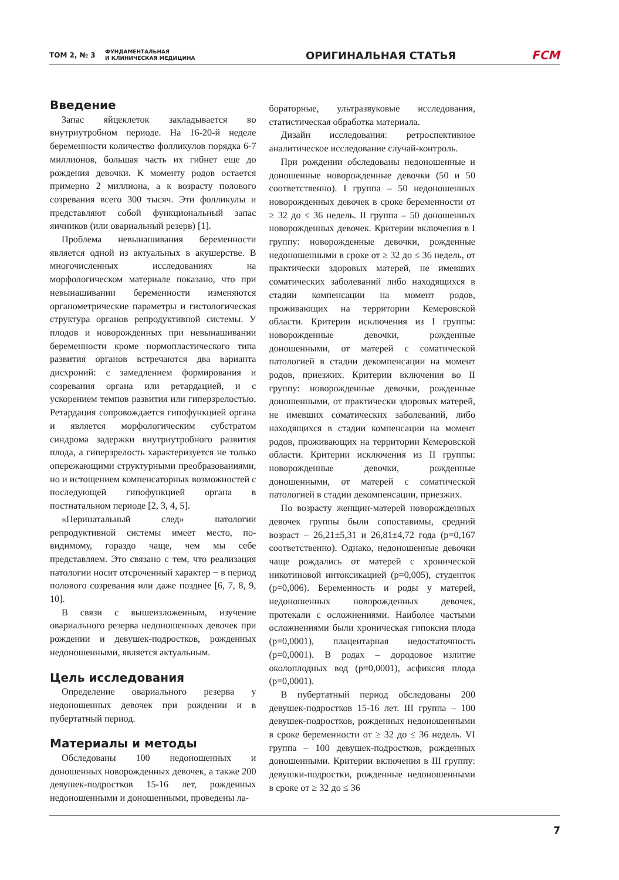ТОМ 2, № 3
ФУНДАМЕНТАЛЬНАЯ
И КЛИНИЧЕСКАЯ МЕДИЦИНА
ОРИГИНАЛЬНАЯ СТАТЬЯ FCM
Введение
Запас яйцеклеток закладывается во внутриутробном периоде. На 16-20-й неделе беременности количество фолликулов порядка 6-7 миллионов, большая часть их гибнет еще до рождения девочки. К моменту родов остается примерно 2 миллиона, а к возрасту полового созревания всего 300 тысяч. Эти фолликулы и представляют собой функциональный запас яичников (или овариальный резерв) [1].
Проблема невынашивания беременности является одной из актуальных в акушерстве. В многочисленных исследованиях на морфологическом материале показано, что при невынашивании беременности изменяются органометрические параметры и гистологическая структура органов репродуктивной системы. У плодов и новорожденных при невынашивании беременности кроме нормопластического типа развития органов встречаются два варианта дисхроний: с замедлением формирования и созревания органа или ретардацией, и с ускорением темпов развития или гиперзрелостью. Ретардация сопровождается гипофункцией органа и является морфологическим субстратом синдрома задержки внутриутробного развития плода, а гиперзрелость характеризуется не только опережающими структурными преобразованиями, но и истощением компенсаторных возможностей с последующей гипофункцией органа в постнатальном периоде [2, 3, 4, 5].
«Перинатальный след» патологии репродуктивной системы имеет место, по-видимому, гораздо чаще, чем мы себе представляем. Это связано с тем, что реализация патологии носит отсроченный характер − в период полового созревания или даже позднее [6, 7, 8, 9, 10].
В связи с вышеизложенным, изучение овариального резерва недоношенных девочек при рождении и девушек-подростков, рожденных недоношенными, является актуальным.
Цель исследования
Определение овариального резерва у недоношенных девочек при рождении и в пубертатный период.
Материалы и методы
Обследованы 100 недоношенных и доношенных новорожденных девочек, а также 200 девушек-подростков 15-16 лет, рожденных недоношенными и доношенными, проведены ла-
бораторные, ультразвуковые исследования, статистическая обработка материала.
Дизайн исследования: ретроспективное аналитическое исследование случай-контроль.
При рождении обследованы недоношенные и доношенные новорожденные девочки (50 и 50 соответственно). I группа – 50 недоношенных новорожденных девочек в сроке беременности от ≥ 32 до ≤ 36 недель. II группа – 50 доношенных новорожденных девочек. Критерии включения в I группу: новорожденные девочки, рожденные недоношенными в сроке от ≥ 32 до ≤ 36 недель, от практически здоровых матерей, не имевших соматических заболеваний либо находящихся в стадии компенсации на момент родов, проживающих на территории Кемеровской области. Критерии исключения из I группы: новорожденные девочки, рожденные доношенными, от матерей с соматической патологией в стадии декомпенсации на момент родов, приезжих. Критерии включения во II группу: новорожденные девочки, рожденные доношенными, от практически здоровых матерей, не имевших соматических заболеваний, либо находящихся в стадии компенсации на момент родов, проживающих на территории Кемеровской области. Критерии исключения из II группы: новорожденные девочки, рожденные доношенными, от матерей с соматической патологией в стадии декомпенсации, приезжих.
По возрасту женщин-матерей новорожденных девочек группы были сопоставимы, средний возраст – 26,21±5,31 и 26,81±4,72 года (p=0,167 соответственно). Однако, недоношенные девочки чаще рождались от матерей с хронической никотиновой интоксикацией (p=0,005), студенток (p=0,006). Беременность и роды у матерей, недоношенных новорожденных девочек, протекали с осложнениями. Наиболее частыми осложнениями были хроническая гипоксия плода (p=0,0001), плацентарная недостаточность (p=0,0001). В родах – дородовое излитие околоплодных вод (p=0,0001), асфиксия плода (p=0,0001).
В пубертатный период обследованы 200 девушек-подростков 15-16 лет. III группа – 100 девушек-подростков, рожденных недоношенными в сроке беременности от ≥ 32 до ≤ 36 недель. VI группа – 100 девушек-подростков, рожденных доношенными. Критерии включения в III группу: девушки-подростки, рожденные недоношенными в сроке от ≥ 32 до ≤ 36
7